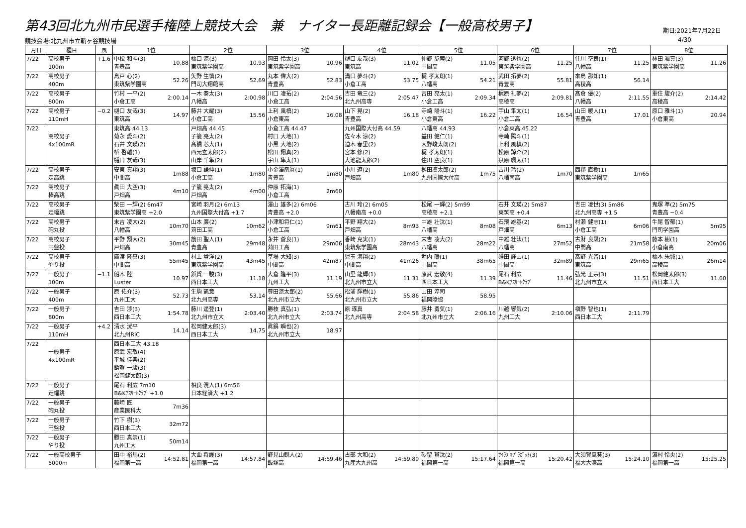第43回北九州市民選手権陸上競技大会　兼　ナイター長距離記録会【一般高校男子】
期日:2021年7月22日
競技会場:北九州市立鞘ヶ谷競技場 4/30
| 月日 | 種目 | 風 | 1位 | 2位 | 3位 | 4位 | 5位 | 6位 | 7位 | 8位 |
| --- | --- | --- | --- | --- | --- | --- | --- | --- | --- | --- |
| 7/22 | 高校男子 100m | +1.6 | 10.88 中松 和斗(3) 青豊高 | 10.93 橋口 涼(3) 東筑紫学園高 | 10.96 岡田 伶太(3) 東筑紫学園高 | 11.02 樋口 友哉(3) 東筑高 | 11.05 仲野 歩睦(2) 中間高 | 11.25 河野 透也(2) 東筑紫学園高 | 11.25 住川 空良(1) 八幡高 | 11.26 林田 颯真(3) 東筑紫学園高 |
| 7/22 | 高校男子 400m | | 52.26 島戸 心(2) 東筑紫学園高 | 52.69 矢野 生慎(2) 門司大翔館高 | 52.83 丸本 偉大(2) 青豊高 | 53.75 溝口 夢斗(2) 小倉工高 | 54.21 梶 孝太朗(1) 八幡高 | 55.81 武田 拓夢(2) 青豊高 | 56.14 來島 那知(1) 高稜高 | |
| 7/22 | 高校男子 800m | | 2:00.14 竹村 一平(2) 小倉工高 | 2:00.98 一木 奏太(3) 八幡高 | 2:04.56 川口 凌拓(2) 小倉工高 | 2:05.47 吉田 竜三(2) 北九州高専 | 2:09.34 吉田 亮太(1) 小倉工高 | 2:09.81 梶原 礼夢(2) 高稜高 | 2:11.55 髙倉 優(2) 八幡高 | 2:14.42 重住 駿介(2) 高稜高 |
| 7/22 | 高校男子 110mH | −0.2 | 14.97 樋口 友哉(3) 東筑高 | 15.56 藤井 大耀(3) 小倉工高 | 16.08 上利 風槙(2) 小倉東高 | 16.18 山下 晃(2) 青豊高 | 16.22 寺崎 陽斗(1) 小倉東高 | 16.54 宇山 隼太(1) 小倉工高 | 17.01 山田 暖人(1) 青豊高 | 20.94 原口 雅斗(1) 小倉東高 |
| 7/22 | 高校男子 4x100mR | | 東筑高 44.13 菊永 愛斗(2) 石井 文瑛(2) 桥 啓輔(1) 樋口 友哉(3) | 戸畑高 44.45 子籠 亮太(2) 髙橋 芯大(1) 西元玄太郎(2) 山岸 千隼(2) | 小倉工高 44.47 村口 大地(1) 小黒 大地(2) 松田 翔真(2) 宇山 隼太(1) | 九州国際大付高 44.59 佐々木 涼(2) 迫木 春里(2) 宮本 修(2) 大池龍太郎(2) | 八幡高 44.93 益田 健仁(1) 大野峻太朗(2) 梶 孝太朗(1) 住川 空良(1) | 小倉東高 45.22 寺崎 陽斗(1) 上利 風槙(2) 松原 諒介(2) 泉原 颯太(1) | | |
| 7/22 | 高校男子 走高跳 | | 1m88 安東 真翔(3) 中間高 | 1m80 坂口 謙伸(1) 小倉工高 | 1m80 小金澤凰眞(1) 青豊高 | 1m80 小川 遼(2) 戸畑高 | 1m75 桝田凛太郎(2) 九州国際大付高 | 1m70 古川 玲(2) 八幡南高 | 1m65 西郡 直樹(1) 東筑紫学園高 | |
| 7/22 | 高校男子 棒高跳 | | 4m10 眞田 大空(3) 戸畑高 | 4m00 子籠 亮太(2) 戸畑高 | 2m60 仲原 拓海(1) 小倉工高 | | | | | |
| 7/22 | 高校男子 走幅跳 | | 柴田 一輝(2) 6m47 東筑紫学園高 +2.0 | 宮崎 羽月(2) 6m13 九州国際大付高 +1.7 | 澤山 雄多(2) 6m06 青豊高 +2.0 | 古川 玲(2) 6m05 八幡南高 +0.0 | 松尾 一輝(2) 5m99 高稜高 +2.1 | 石井 文瑛(2) 5m87 東筑高 +0.4 | 吉田 凌世(3) 5m86 北九州高専 +1.5 | 鬼塚 準(2) 5m75 青豊高 −0.4 |
| 7/22 | 高校男子 砲丸投 | | 10m70 末吉 凌大(2) 八幡高 | 10m62 山本 廉(2) 苅田工高 | 9m61 小津和将仁(1) 小倉工高 | 8m93 平野 翔大(2) 戸畑高 | 8m08 中雄 壮汰(1) 八幡高 | 6m13 石飛 雄基(2) 戸畑高 | 6m06 村瀬 健志(1) 小倉工高 | 5m95 牛尾 智郁(1) 門司学園高 |
| 7/22 | 高校男子 円盤投 | | 30m45 平野 翔大(2) 戸畑高 | 29m48 筋田 聖人(1) 青豊高 | 29m06 永井 蒼良(1) 苅田工高 | 28m43 香崎 克実(1) 東筑紫学園高 | 28m22 末吉 凌大(2) 八幡高 | 27m52 中雄 壮汰(1) 八幡高 | 21m58 古財 良晟(2) 中間高 | 20m06 藤本 樹(1) 小倉南高 |
| 7/22 | 高校男子 やり投 | | 55m45 廣渡 隆真(3) 中間高 | 43m45 村上 貴洋(2) 東筑紫学園高 | 42m87 草場 大知(3) 中間高 | 41m26 児玉 海翔(2) 中間高 | 38m65 堀内 暖(1) 中間高 | 32m89 碓田 輝士(1) 中間高 | 29m65 髙野 光留(1) 東筑高 | 26m14 橋本 朱城(1) 高稜高 |
| 7/22 | 一般男子 100m | −1.1 | 10.97 船木 陸 Luster | 11.18 鋲賀 一駿(3) 西日本工大 | 11.19 大倉 隆平(3) 九州工大 | 11.31 山里 龍輝(1) 北九州市立大 | 11.39 原武 宏敬(4) 西日本工大 | 11.46 尾石 利広 B&Kｱｽﾘｰﾄｸﾗﾌﾞ | 11.51 弘光 正宗(3) 北九州市立大 | 11.60 松岡健太郎(3) 西日本工大 |
| 7/22 | 一般男子 400m | | 52.73 原 佑介(3) 九州工大 | 53.14 生駒 凱意 北九州高専 | 55.66 尊田涼太郎(2) 北九州市立大 | 55.86 松浦 輝樹(1) 北九州市立大 | 58.95 山田 淳司 福岡陸協 | | | |
| 7/22 | 一般男子 800m | | 1:54.78 吉田 渉(3) 西日本工大 | 2:03.40 藤川 遥登(1) 北九州市立大 | 2:03.74 勝枝 真弘(1) 北九州市立大 | 2:04.58 原 琢真 北九州高専 | 2:06.16 藤井 勇気(1) 北九州市立大 | 2:10.06 川越 響気(2) 九州工大 | 2:11.79 槇野 智也(1) 西日本工大 | |
| 7/22 | 一般男子 110mH | +4.2 | 14.14 清水 洸平 北九州RiC | 14.75 松岡健太郎(3) 西日本工大 | 18.97 眞鍋 瞬也(2) 北九州市立大 | | | | | |
| 7/22 | 一般男子 4x100mR | | 西日本工大 43.18 原武 宏敬(4) 平城 佳典(2) 鋲賀 一駿(3) 松岡健太郎(3) | | | | | | | |
| 7/22 | 一般男子 走幅跳 | | 尾石 利広 7m10 B&Kｱｽﾘｰﾄｸﾗﾌﾞ +1.0 | 相良 滉人(1) 6m56 日本経済大 +1.2 | | | | | | |
| 7/22 | 一般男子 砲丸投 | | 7m36 藤崎 匠 産業医科大 | | | | | | | |
| 7/22 | 一般男子 円盤投 | | 32m72 竹下 樹(3) 西日本工大 | | | | | | | |
| 7/22 | 一般男子 やり投 | | 50m14 勝田 真崇(1) 九州工大 | | | | | | | |
| 7/22 | 一般高校男子 5000m | | 14:52.81 田中 裕馬(2) 福岡第一高 | 14:57.84 大曲 将護(3) 福岡第一高 | 14:59.46 野見山観人(2) 飯塚高 | 14:59.89 占部 大和(2) 九産大九州高 | 15:17.64 砂留 貫汰(2) 福岡第一高 | 15:20.42 ｻｲﾗｽ ｷﾌﾟﾗｶﾞｯﾄ(3) 福岡第一高 | 15:24.10 大須賀風葵(3) 福大大濠高 | 15:25.25 濵村 怜央(2) 福岡第一高 |